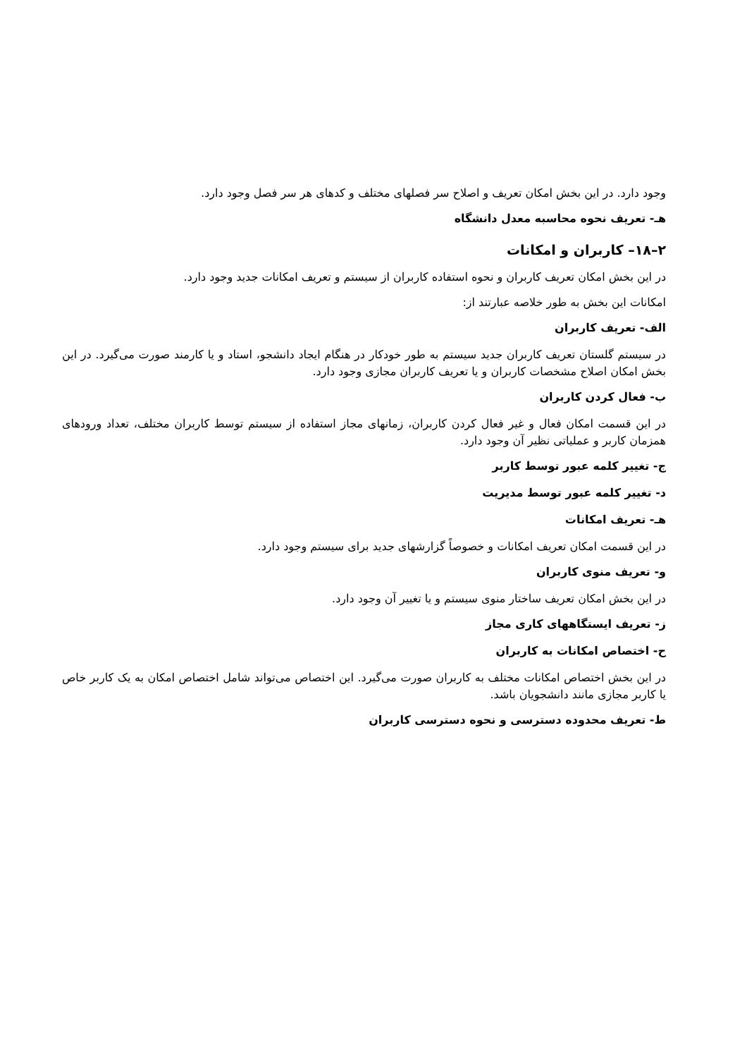وجود دارد. در این بخش امکان تعریف و اصلاح سر فصلهای مختلف و کدهای هر سر فصل وجود دارد.
هـ- تعریف نحوه محاسبه معدل دانشگاه
۲–۱۸– کاربران و امکانات
در این بخش امکان تعریف کاربران و نحوه استفاده کاربران از سیستم و تعریف امکانات جدید وجود دارد.
امکانات این بخش به طور خلاصه عبارتند از:
الف- تعریف کاربران
در سیستم گلستان تعریف کاربران جدید سیستم به طور خودکار در هنگام ایجاد دانشجو، استاد و یا کارمند صورت می‌گیرد. در این بخش امکان اصلاح مشخصات کاربران و یا تعریف کاربران مجازی وجود دارد.
ب- فعال کردن کاربران
در این قسمت امکان فعال و غیر فعال کردن کاربران، زمانهای مجاز استفاده از سیستم توسط کاربران مختلف، تعداد ورودهای همزمان کاربر و عملیاتی نظیر آن وجود دارد.
ج- تغییر کلمه عبور توسط کاربر
د- تغییر کلمه عبور توسط مدیریت
هـ- تعریف امکانات
در این قسمت امکان تعریف امکانات و خصوصاً گزارشهای جدید برای سیستم وجود دارد.
و- تعریف منوی کاربران
در این بخش امکان تعریف ساختار منوی سیستم و یا تغییر آن وجود دارد.
ز- تعریف ایستگاههای کاری مجاز
ح- اختصاص امکانات به کاربران
در این بخش اختصاص امکانات مختلف به کاربران صورت می‌گیرد. این اختصاص می‌تواند شامل اختصاص امکان به یک کاربر خاص یا کاربر مجازی مانند دانشجویان باشد.
ط- تعریف محدوده دسترسی و نحوه دسترسی کاربران